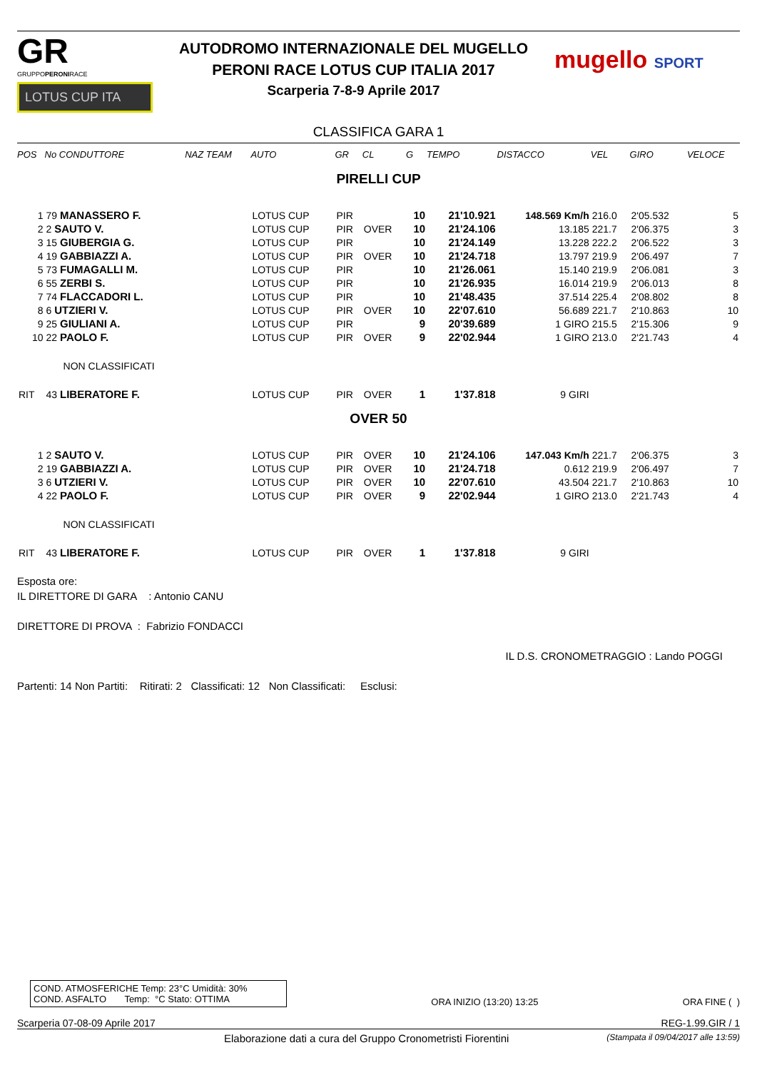GR
GRUPPOPERONIRACE
LOTUS CUP ITA
AUTODROMO INTERNAZIONALE DEL MUGELLO
PERONI RACE LOTUS CUP ITALIA 2017
Scarperia 7-8-9 Aprile 2017
mugello SPORT
CLASSIFICA GARA 1
| POS | No CONDUTTORE | NAZ TEAM | AUTO | GR | CL | G | TEMPO | DISTACCO | VEL | GIRO | VELOCE |
| --- | --- | --- | --- | --- | --- | --- | --- | --- | --- | --- | --- |
| PIRELLI CUP | | | | | | | | | | | |
| 1 | 79 MANASSERO F. | | LOTUS CUP | PIR | | 10 | 21'10.921 | 148.569 Km/h | 216.0 | 2'05.532 | 5 |
| 2 | 2 SAUTO V. | | LOTUS CUP | PIR | OVER | 10 | 21'24.106 | 13.185 | 221.7 | 2'06.375 | 3 |
| 3 | 15 GIUBERGIA G. | | LOTUS CUP | PIR | | 10 | 21'24.149 | 13.228 | 222.2 | 2'06.522 | 3 |
| 4 | 19 GABBIAZZI A. | | LOTUS CUP | PIR | OVER | 10 | 21'24.718 | 13.797 | 219.9 | 2'06.497 | 7 |
| 5 | 73 FUMAGALLI M. | | LOTUS CUP | PIR | | 10 | 21'26.061 | 15.140 | 219.9 | 2'06.081 | 3 |
| 6 | 55 ZERBI S. | | LOTUS CUP | PIR | | 10 | 21'26.935 | 16.014 | 219.9 | 2'06.013 | 8 |
| 7 | 74 FLACCADORI L. | | LOTUS CUP | PIR | | 10 | 21'48.435 | 37.514 | 225.4 | 2'08.802 | 8 |
| 8 | 6 UTZIERI V. | | LOTUS CUP | PIR | OVER | 10 | 22'07.610 | 56.689 | 221.7 | 2'10.863 | 10 |
| 9 | 25 GIULIANI A. | | LOTUS CUP | PIR | | 9 | 20'39.689 | 1 GIRO | 215.5 | 2'15.306 | 9 |
| 10 | 22 PAOLO F. | | LOTUS CUP | PIR | OVER | 9 | 22'02.944 | 1 GIRO | 213.0 | 2'21.743 | 4 |
| | NON CLASSIFICATI | | | | | | | | | | |
| RIT | 43 LIBERATORE F. | | LOTUS CUP | PIR | OVER | 1 | 1'37.818 | 9 GIRI | | | |
| OVER 50 | | | | | | | | | | | |
| 1 | 2 SAUTO V. | | LOTUS CUP | PIR | OVER | 10 | 21'24.106 | 147.043 Km/h | 221.7 | 2'06.375 | 3 |
| 2 | 19 GABBIAZZI A. | | LOTUS CUP | PIR | OVER | 10 | 21'24.718 | 0.612 | 219.9 | 2'06.497 | 7 |
| 3 | 6 UTZIERI V. | | LOTUS CUP | PIR | OVER | 10 | 22'07.610 | 43.504 | 221.7 | 2'10.863 | 10 |
| 4 | 22 PAOLO F. | | LOTUS CUP | PIR | OVER | 9 | 22'02.944 | 1 GIRO | 213.0 | 2'21.743 | 4 |
| | NON CLASSIFICATI | | | | | | | | | | |
| RIT | 43 LIBERATORE F. | | LOTUS CUP | PIR | OVER | 1 | 1'37.818 | 9 GIRI | | | |
Esposta ore:
IL DIRETTORE DI GARA : Antonio CANU
DIRETTORE DI PROVA : Fabrizio FONDACCI
IL D.S. CRONOMETRAGGIO : Lando POGGI
Partenti: 14 Non Partiti: Ritirati: 2 Classificati: 12 Non Classificati: Esclusi:
COND. ATMOSFERICHE Temp: 23°C Umidità: 30%
COND. ASFALTO Temp: °C Stato: OTTIMA
ORA INIZIO (13:20) 13:25
ORA FINE ( )
Scarperia 07-08-09 Aprile 2017 REG-1.99.GIR / 1
Elaborazione dati a cura del Gruppo Cronometristi Fiorentini (Stampata il 09/04/2017 alle 13:59)